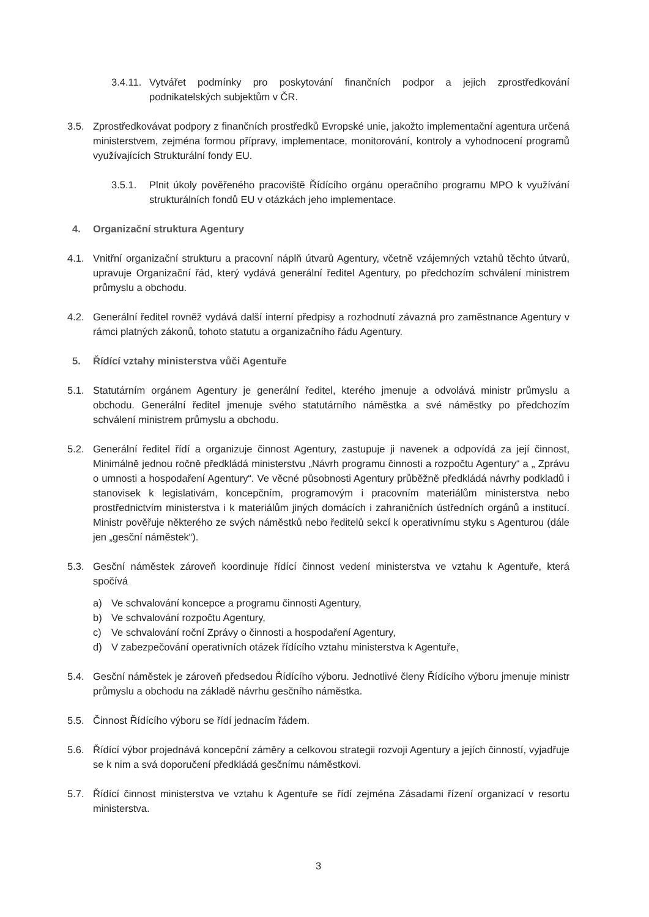3.4.11. Vytvářet podmínky pro poskytování finančních podpor a jejich zprostředkování podnikatelských subjektům v ČR.
3.5. Zprostředkovávat podpory z finančních prostředků Evropské unie, jakožto implementační agentura určená ministerstvem, zejména formou přípravy, implementace, monitorování, kontroly a vyhodnocení programů využívajících Strukturální fondy EU.
3.5.1. Plnit úkoly pověřeného pracoviště Řídícího orgánu operačního programu MPO k využívání strukturálních fondů EU v otázkách jeho implementace.
4. Organizační struktura Agentury
4.1. Vnitřní organizační strukturu a pracovní náplň útvarů Agentury, včetně vzájemných vztahů těchto útvarů, upravuje Organizační řád, který vydává generální ředitel Agentury, po předchozím schválení ministrem průmyslu a obchodu.
4.2. Generální ředitel rovněž vydává další interní předpisy a rozhodnutí závazná pro zaměstnance Agentury v rámci platných zákonů, tohoto statutu a organizačního řádu Agentury.
5. Řídící vztahy ministerstva vůči Agentuře
5.1. Statutárním orgánem Agentury je generální ředitel, kterého jmenuje a odvolává ministr průmyslu a obchodu. Generální ředitel jmenuje svého statutárního náměstka a své náměstky po předchozím schválení ministrem průmyslu a obchodu.
5.2. Generální ředitel řídí a organizuje činnost Agentury, zastupuje ji navenek a odpovídá za její činnost, Minimálně jednou ročně předkládá ministerstvu „Návrh programu činnosti a rozpočtu Agentury“ a „ Zprávu o umnosti a hospodaření Agentury“. Ve věcné působnosti Agentury průběžně předkládá návrhy podkladů i stanovisek k legislativám, koncepčním, programovým i pracovním materiálům ministerstva nebo prostřednictvím ministerstva i k materiálům jiných domácích i zahraničních ústředních orgánů a institucí. Ministr pověřuje některého ze svých náměstků nebo ředitelů sekcí k operativnímu styku s Agenturou (dále jen „gesční náměstek“).
5.3. Gesční náměstek zároveň koordinuje řídící činnost vedení ministerstva ve vztahu k Agentuře, která spočívá
a) Ve schvalování koncepce a programu činnosti Agentury,
b) Ve schvalování rozpočtu Agentury,
c) Ve schvalování roční Zprávy o činnosti a hospodaření Agentury,
d) V zabezpečování operativních otázek řídícího vztahu ministerstva k Agentuře,
5.4. Gesční náměstek je zároveň předsedou Řídícího výboru. Jednotlivé členy Řídícího výboru jmenuje ministr průmyslu a obchodu na základě návrhu gesčního náměstka.
5.5. Činnost Řídícího výboru se řídí jednacím řádem.
5.6. Řídící výbor projednává koncepční záměry a celkovou strategii rozvoji Agentury a jejích činností, vyjadřuje se k nim a svá doporučení předkládá gesčnímu náměstkovi.
5.7. Řídící činnost ministerstva ve vztahu k Agentuře se řídí zejména Zásadami řízení organizací v resortu ministerstva.
3